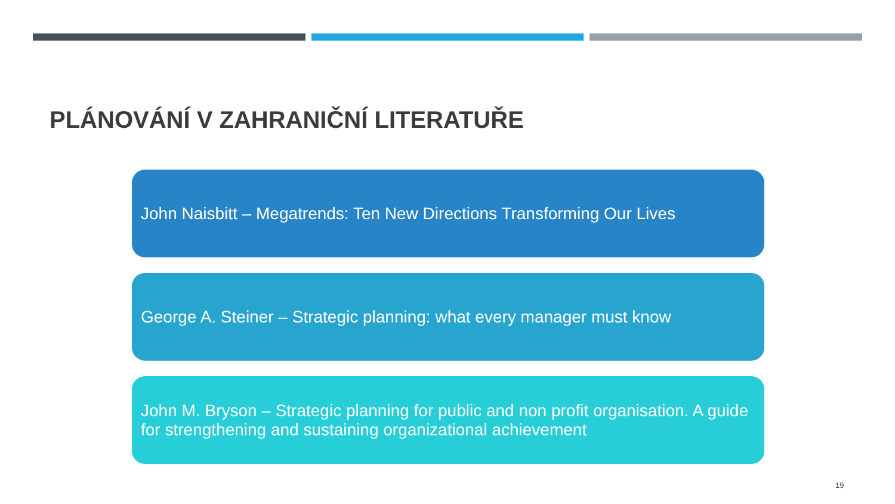PLÁNOVÁNÍ V ZAHRANIČNÍ LITERATUŘE
John Naisbitt – Megatrends: Ten New Directions Transforming Our Lives
George A. Steiner – Strategic planning: what every manager must know
John M. Bryson – Strategic planning for public and non profit organisation. A guide for strengthening and sustaining organizational achievement
19